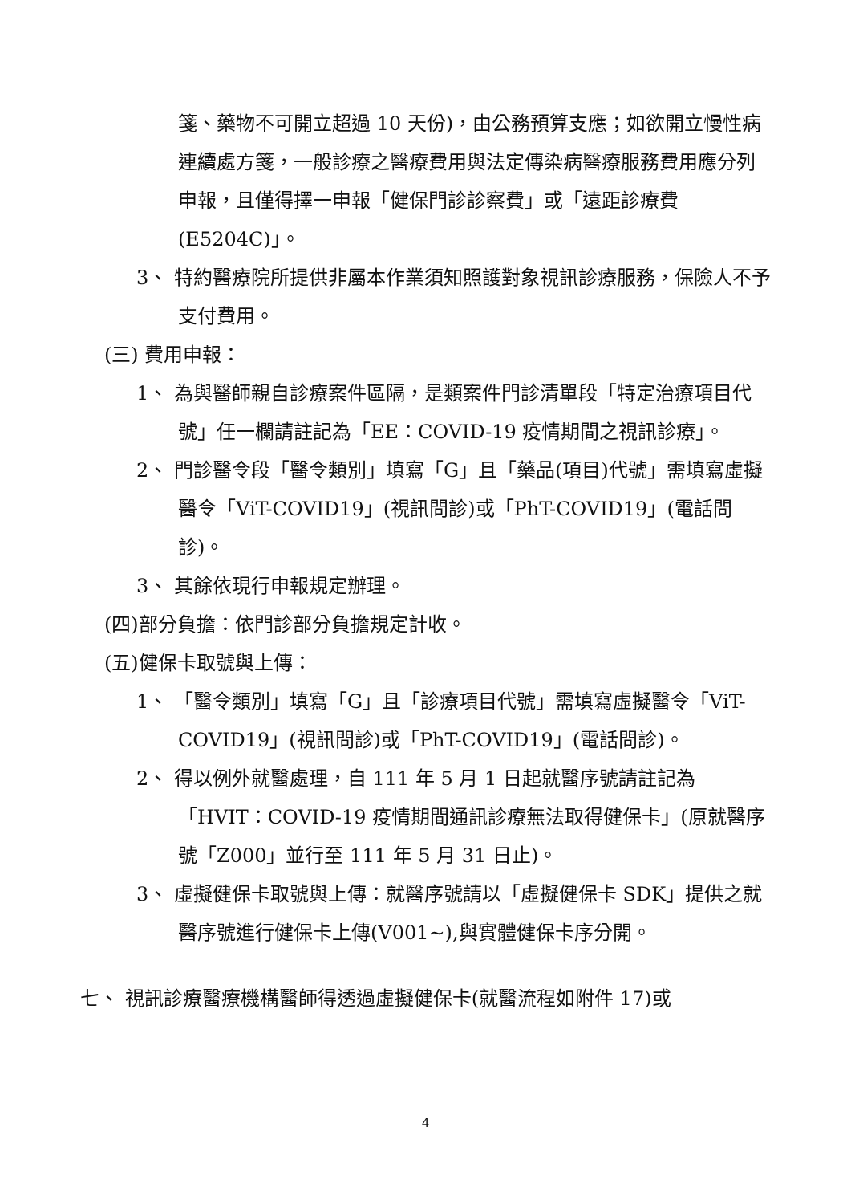箋、藥物不可開立超過 10 天份)，由公務預算支應；如欲開立慢性病連續處方箋，一般診療之醫療費用與法定傳染病醫療服務費用應分列申報，且僅得擇一申報「健保門診診察費」或「遠距診療費(E5204C)」。
3、 特約醫療院所提供非屬本作業須知照護對象視訊診療服務，保險人不予支付費用。
(三) 費用申報：
1、 為與醫師親自診療案件區隔，是類案件門診清單段「特定治療項目代號」任一欄請註記為「EE：COVID-19 疫情期間之視訊診療」。
2、 門診醫令段「醫令類別」填寫「G」且「藥品(項目)代號」需填寫虛擬醫令「ViT-COVID19」(視訊問診)或「PhT-COVID19」(電話問診)。
3、 其餘依現行申報規定辦理。
(四)部分負擔：依門診部分負擔規定計收。
(五)健保卡取號與上傳：
1、 「醫令類別」填寫「G」且「診療項目代號」需填寫虛擬醫令「ViT-COVID19」(視訊問診)或「PhT-COVID19」(電話問診)。
2、 得以例外就醫處理，自 111 年 5 月 1 日起就醫序號請註記為「HVIT：COVID-19 疫情期間通訊診療無法取得健保卡」(原就醫序號「Z000」並行至 111 年 5 月 31 日止)。
3、 虛擬健保卡取號與上傳：就醫序號請以「虛擬健保卡 SDK」提供之就醫序號進行健保卡上傳(V001~),與實體健保卡序分開。
七、 視訊診療醫療機構醫師得透過虛擬健保卡(就醫流程如附件 17)或
4